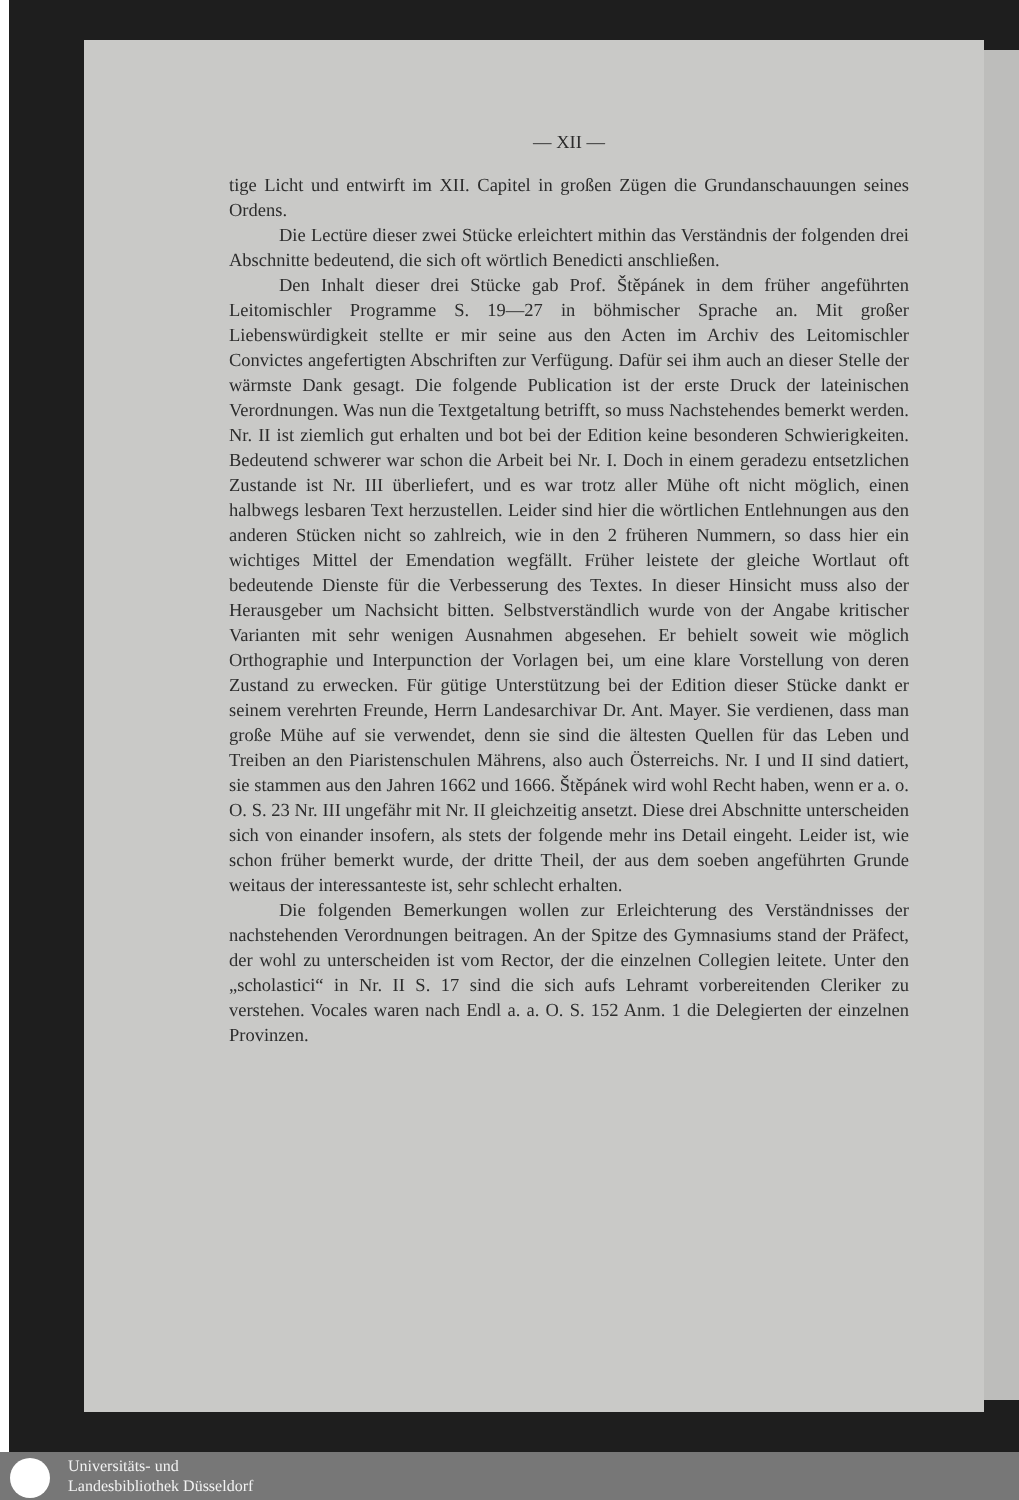— XII —
tige Licht und entwirft im XII. Capitel in großen Zügen die Grundanschauungen seines Ordens.
Die Lectüre dieser zwei Stücke erleichtert mithin das Verständnis der folgenden drei Abschnitte bedeutend, die sich oft wörtlich Benedicti anschließen.
Den Inhalt dieser drei Stücke gab Prof. Štěpánek in dem früher angeführten Leitomischler Programme S. 19—27 in böhmischer Sprache an. Mit großer Liebenswürdigkeit stellte er mir seine aus den Acten im Archiv des Leitomischler Convictes angefertigten Abschriften zur Verfügung. Dafür sei ihm auch an dieser Stelle der wärmste Dank gesagt. Die folgende Publication ist der erste Druck der lateinischen Verordnungen. Was nun die Textgetaltung betrifft, so muss Nachstehendes bemerkt werden. Nr. II ist ziemlich gut erhalten und bot bei der Edition keine besonderen Schwierigkeiten. Bedeutend schwerer war schon die Arbeit bei Nr. I. Doch in einem geradezu entsetzlichen Zustande ist Nr. III überliefert, und es war trotz aller Mühe oft nicht möglich, einen halbwegs lesbaren Text herzustellen. Leider sind hier die wörtlichen Entlehnungen aus den anderen Stücken nicht so zahlreich, wie in den 2 früheren Nummern, so dass hier ein wichtiges Mittel der Emendation wegfällt. Früher leistete der gleiche Wortlaut oft bedeutende Dienste für die Verbesserung des Textes. In dieser Hinsicht muss also der Herausgeber um Nachsicht bitten. Selbstverständlich wurde von der Angabe kritischer Varianten mit sehr wenigen Ausnahmen abgesehen. Er behielt soweit wie möglich Orthographie und Interpunction der Vorlagen bei, um eine klare Vorstellung von deren Zustand zu erwecken. Für gütige Unterstützung bei der Edition dieser Stücke dankt er seinem verehrten Freunde, Herrn Landesarchivar Dr. Ant. Mayer. Sie verdienen, dass man große Mühe auf sie verwendet, denn sie sind die ältesten Quellen für das Leben und Treiben an den Piaristenschulen Mährens, also auch Österreichs. Nr. I und II sind datiert, sie stammen aus den Jahren 1662 und 1666. Štěpánek wird wohl Recht haben, wenn er a. o. O. S. 23 Nr. III ungefähr mit Nr. II gleichzeitig ansetzt. Diese drei Abschnitte unterscheiden sich von einander insofern, als stets der folgende mehr ins Detail eingeht. Leider ist, wie schon früher bemerkt wurde, der dritte Theil, der aus dem soeben angeführten Grunde weitaus der interessanteste ist, sehr schlecht erhalten.
Die folgenden Bemerkungen wollen zur Erleichterung des Verständnisses der nachstehenden Verordnungen beitragen. An der Spitze des Gymnasiums stand der Präfect, der wohl zu unterscheiden ist vom Rector, der die einzelnen Collegien leitete. Unter den „scholastici“ in Nr. II S. 17 sind die sich aufs Lehramt vorbereitenden Cleriker zu verstehen. Vocales waren nach Endl a. a. O. S. 152 Anm. 1 die Delegierten der einzelnen Provinzen.
Universitäts- und
Landesbibliothek Düsseldorf